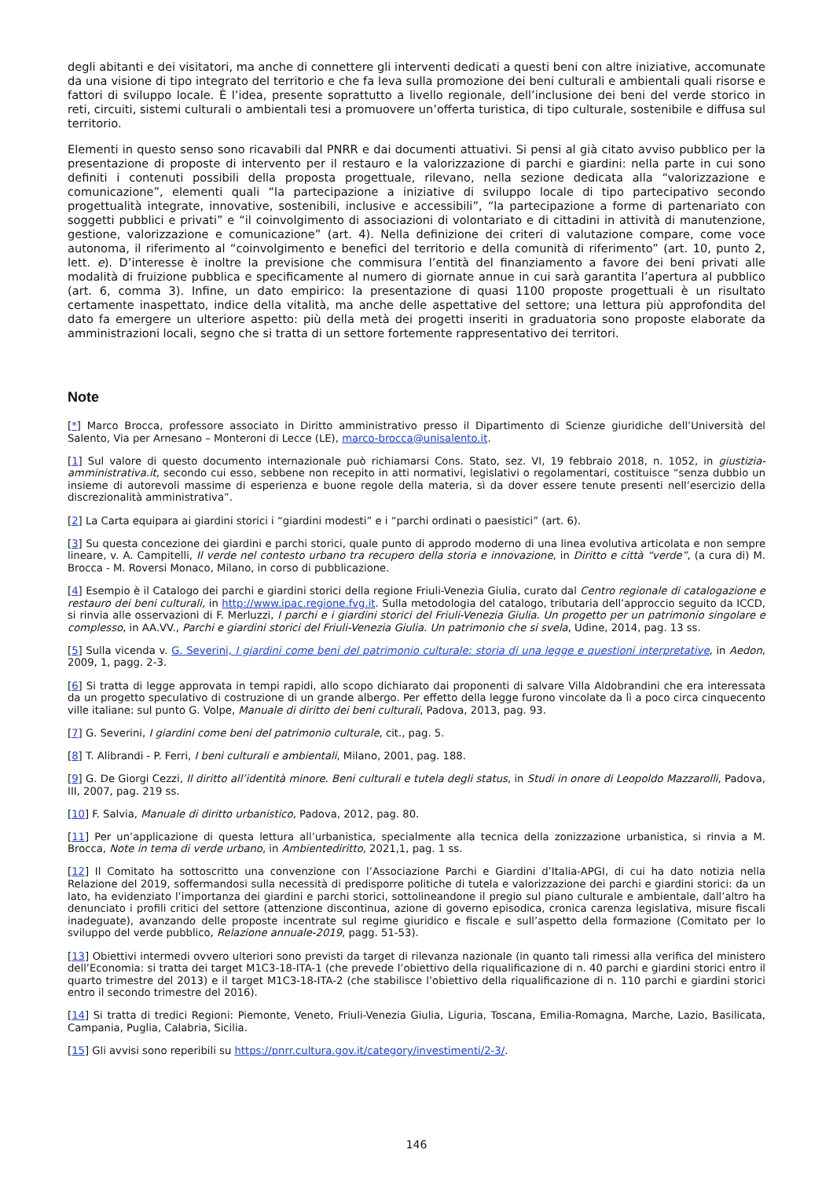degli abitanti e dei visitatori, ma anche di connettere gli interventi dedicati a questi beni con altre iniziative, accomunate da una visione di tipo integrato del territorio e che fa leva sulla promozione dei beni culturali e ambientali quali risorse e fattori di sviluppo locale. È l’idea, presente soprattutto a livello regionale, dell’inclusione dei beni del verde storico in reti, circuiti, sistemi culturali o ambientali tesi a promuovere un’offerta turistica, di tipo culturale, sostenibile e diffusa sul territorio.
Elementi in questo senso sono ricavabili dal PNRR e dai documenti attuativi. Si pensi al già citato avviso pubblico per la presentazione di proposte di intervento per il restauro e la valorizzazione di parchi e giardini: nella parte in cui sono definiti i contenuti possibili della proposta progettuale, rilevano, nella sezione dedicata alla “valorizzazione e comunicazione”, elementi quali “la partecipazione a iniziative di sviluppo locale di tipo partecipativo secondo progettualità integrate, innovative, sostenibili, inclusive e accessibili”, “la partecipazione a forme di partenariato con soggetti pubblici e privati” e “il coinvolgimento di associazioni di volontariato e di cittadini in attività di manutenzione, gestione, valorizzazione e comunicazione” (art. 4). Nella definizione dei criteri di valutazione compare, come voce autonoma, il riferimento al “coinvolgimento e benefici del territorio e della comunità di riferimento” (art. 10, punto 2, lett. e). D’interesse è inoltre la previsione che commisura l’entità del finanziamento a favore dei beni privati alle modalità di fruizione pubblica e specificamente al numero di giornate annue in cui sarà garantita l’apertura al pubblico (art. 6, comma 3). Infine, un dato empirico: la presentazione di quasi 1100 proposte progettuali è un risultato certamente inaspettato, indice della vitalità, ma anche delle aspettative del settore; una lettura più approfondita del dato fa emergere un ulteriore aspetto: più della metà dei progetti inseriti in graduatoria sono proposte elaborate da amministrazioni locali, segno che si tratta di un settore fortemente rappresentativo dei territori.
Note
[*] Marco Brocca, professore associato in Diritto amministrativo presso il Dipartimento di Scienze giuridiche dell’Università del Salento, Via per Arnesano – Monteroni di Lecce (LE), marco-brocca@unisalento.it.
[1] Sul valore di questo documento internazionale può richiamarsi Cons. Stato, sez. VI, 19 febbraio 2018, n. 1052, in giustizia-amministrativa.it, secondo cui esso, sebbene non recepito in atti normativi, legislativi o regolamentari, costituisce “senza dubbio un insieme di autorevoli massime di esperienza e buone regole della materia, sì da dover essere tenute presenti nell’esercizio della discrezionalità amministrativa”.
[2] La Carta equipara ai giardini storici i “giardini modesti” e i “parchi ordinati o paesistici” (art. 6).
[3] Su questa concezione dei giardini e parchi storici, quale punto di approdo moderno di una linea evolutiva articolata e non sempre lineare, v. A. Campitelli, Il verde nel contesto urbano tra recupero della storia e innovazione, in Diritto e città “verde”, (a cura di) M. Brocca - M. Roversi Monaco, Milano, in corso di pubblicazione.
[4] Esempio è il Catalogo dei parchi e giardini storici della regione Friuli-Venezia Giulia, curato dal Centro regionale di catalogazione e restauro dei beni culturali, in http://www.ipac.regione.fvg.it. Sulla metodologia del catalogo, tributaria dell’approccio seguito da ICCD, si rinvia alle osservazioni di F. Merluzzi, I parchi e i giardini storici del Friuli-Venezia Giulia. Un progetto per un patrimonio singolare e complesso, in AA.VV., Parchi e giardini storici del Friuli-Venezia Giulia. Un patrimonio che si svela, Udine, 2014, pag. 13 ss.
[5] Sulla vicenda v. G. Severini, I giardini come beni del patrimonio culturale: storia di una legge e questioni interpretative, in Aedon, 2009, 1, pagg. 2-3.
[6] Si tratta di legge approvata in tempi rapidi, allo scopo dichiarato dai proponenti di salvare Villa Aldobrandini che era interessata da un progetto speculativo di costruzione di un grande albergo. Per effetto della legge furono vincolate da lì a poco circa cinquecento ville italiane: sul punto G. Volpe, Manuale di diritto dei beni culturali, Padova, 2013, pag. 93.
[7] G. Severini, I giardini come beni del patrimonio culturale, cit., pag. 5.
[8] T. Alibrandi - P. Ferri, I beni culturali e ambientali, Milano, 2001, pag. 188.
[9] G. De Giorgi Cezzi, Il diritto all’identità minore. Beni culturali e tutela degli status, in Studi in onore di Leopoldo Mazzarolli, Padova, III, 2007, pag. 219 ss.
[10] F. Salvia, Manuale di diritto urbanistico, Padova, 2012, pag. 80.
[11] Per un’applicazione di questa lettura all’urbanistica, specialmente alla tecnica della zonizzazione urbanistica, si rinvia a M. Brocca, Note in tema di verde urbano, in Ambientediritto, 2021,1, pag. 1 ss.
[12] Il Comitato ha sottoscritto una convenzione con l’Associazione Parchi e Giardini d’Italia-APGI, di cui ha dato notizia nella Relazione del 2019, soffermandosi sulla necessità di predisporre politiche di tutela e valorizzazione dei parchi e giardini storici: da un lato, ha evidenziato l’importanza dei giardini e parchi storici, sottolineandone il pregio sul piano culturale e ambientale, dall’altro ha denunciato i profili critici del settore (attenzione discontinua, azione di governo episodica, cronica carenza legislativa, misure fiscali inadeguate), avanzando delle proposte incentrate sul regime giuridico e fiscale e sull’aspetto della formazione (Comitato per lo sviluppo del verde pubblico, Relazione annuale-2019, pagg. 51-53).
[13] Obiettivi intermedi ovvero ulteriori sono previsti da target di rilevanza nazionale (in quanto tali rimessi alla verifica del ministero dell’Economia: si tratta dei target M1C3-18-ITA-1 (che prevede l’obiettivo della riqualificazione di n. 40 parchi e giardini storici entro il quarto trimestre del 2013) e il target M1C3-18-ITA-2 (che stabilisce l’obiettivo della riqualificazione di n. 110 parchi e giardini storici entro il secondo trimestre del 2016).
[14] Si tratta di tredici Regioni: Piemonte, Veneto, Friuli-Venezia Giulia, Liguria, Toscana, Emilia-Romagna, Marche, Lazio, Basilicata, Campania, Puglia, Calabria, Sicilia.
[15] Gli avvisi sono reperibili su https://pnrr.cultura.gov.it/category/investimenti/2-3/.
146